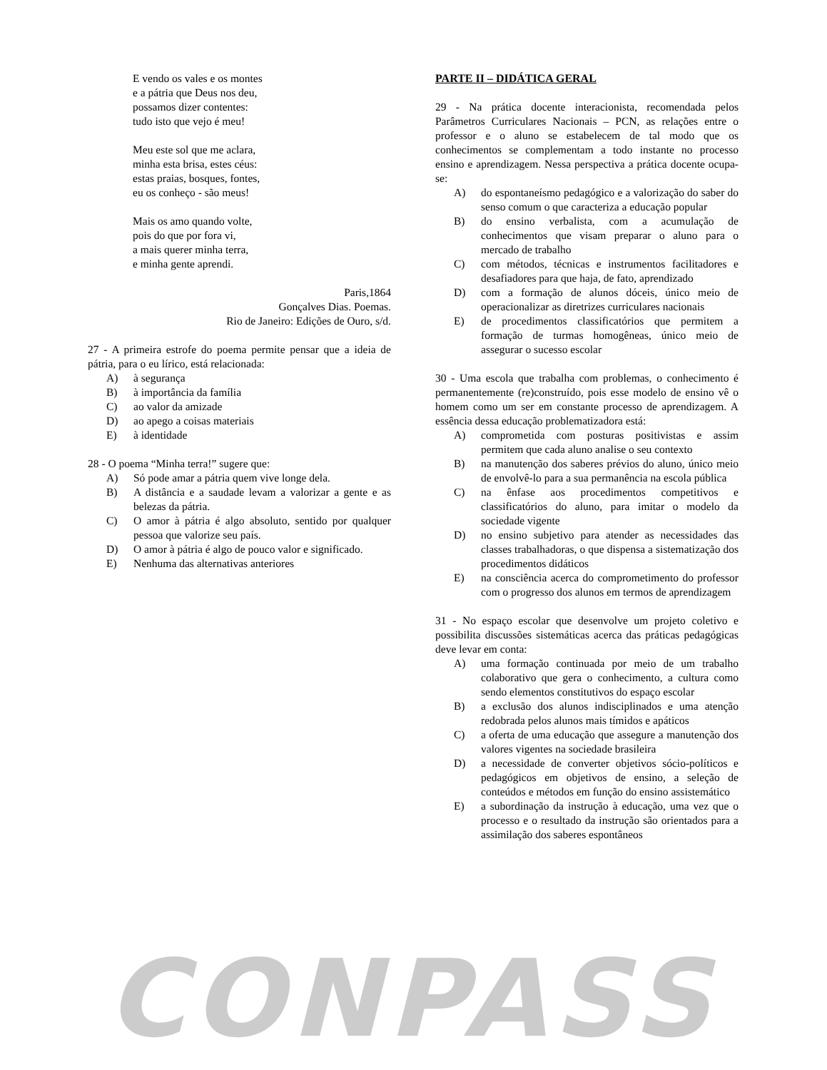E vendo os vales e os montes
e a pátria que Deus nos deu,
possamos dizer contentes:
tudo isto que vejo é meu!
Meu este sol que me aclara,
minha esta brisa, estes céus:
estas praias, bosques, fontes,
eu os conheço - são meus!
Mais os amo quando volte,
pois do que por fora vi,
a mais querer minha terra,
e minha gente aprendi.
Paris,1864
Gonçalves Dias. Poemas.
Rio de Janeiro: Edições de Ouro, s/d.
27 - A primeira estrofe do poema permite pensar que a ideia de pátria, para o eu lírico, está relacionada:
A) à segurança
B) à importância da família
C) ao valor da amizade
D) ao apego a coisas materiais
E) à identidade
28 - O poema “Minha terra!” sugere que:
A) Só pode amar a pátria quem vive longe dela.
B) A distância e a saudade levam a valorizar a gente e as belezas da pátria.
C) O amor à pátria é algo absoluto, sentido por qualquer pessoa que valorize seu país.
D) O amor à pátria é algo de pouco valor e significado.
E) Nenhuma das alternativas anteriores
PARTE II – DIDÁTICA GERAL
29 - Na prática docente interacionista, recomendada pelos Parâmetros Curriculares Nacionais – PCN, as relações entre o professor e o aluno se estabelecem de tal modo que os conhecimentos se complementam a todo instante no processo ensino e aprendizagem. Nessa perspectiva a prática docente ocupa-se:
A) do espontaneísmo pedagógico e a valorização do saber do senso comum o que caracteriza a educação popular
B) do ensino verbalista, com a acumulação de conhecimentos que visam preparar o aluno para o mercado de trabalho
C) com métodos, técnicas e instrumentos facilitadores e desafiadores para que haja, de fato, aprendizado
D) com a formação de alunos dóceis, único meio de operacionalizar as diretrizes curriculares nacionais
E) de procedimentos classificatórios que permitem a formação de turmas homogêneas, único meio de assegurar o sucesso escolar
30 - Uma escola que trabalha com problemas, o conhecimento é permanentemente (re)construído, pois esse modelo de ensino vê o homem como um ser em constante processo de aprendizagem. A essência dessa educação problematizadora está:
A) comprometida com posturas positivistas e assim permitem que cada aluno analise o seu contexto
B) na manutenção dos saberes prévios do aluno, único meio de envolvê-lo para a sua permanência na escola pública
C) na ênfase aos procedimentos competitivos e classificatórios do aluno, para imitar o modelo da sociedade vigente
D) no ensino subjetivo para atender as necessidades das classes trabalhadoras, o que dispensa a sistematização dos procedimentos didáticos
E) na consciência acerca do comprometimento do professor com o progresso dos alunos em termos de aprendizagem
31 - No espaço escolar que desenvolve um projeto coletivo e possibilita discussões sistemáticas acerca das práticas pedagógicas deve levar em conta:
A) uma formação continuada por meio de um trabalho colaborativo que gera o conhecimento, a cultura como sendo elementos constitutivos do espaço escolar
B) a exclusão dos alunos indisciplinados e uma atenção redobrada pelos alunos mais tímidos e apáticos
C) a oferta de uma educação que assegure a manutenção dos valores vigentes na sociedade brasileira
D) a necessidade de converter objetivos sócio-políticos e pedagógicos em objetivos de ensino, a seleção de conteúdos e métodos em função do ensino assistemático
E) a subordinação da instrução à educação, uma vez que o processo e o resultado da instrução são orientados para a assimilação dos saberes espontâneos
CONPASS